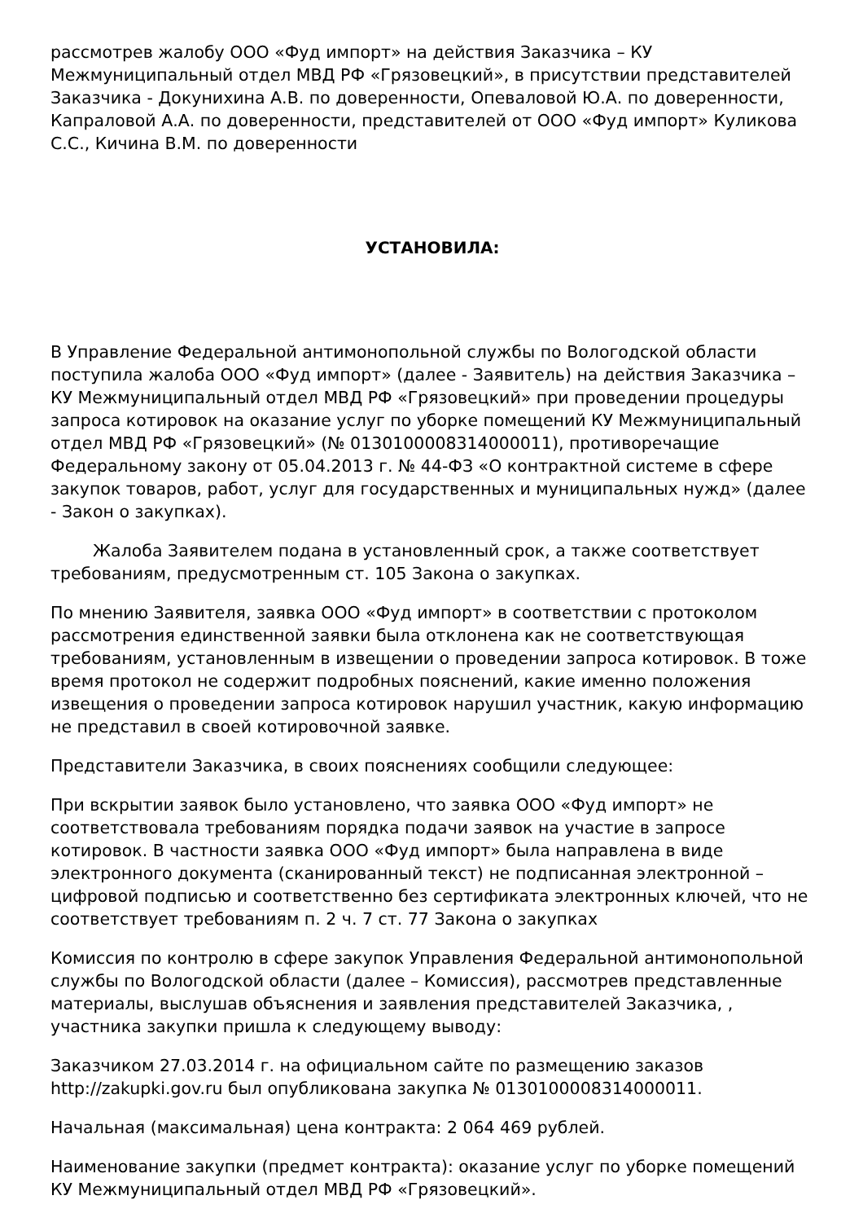рассмотрев жалобу ООО «Фуд импорт» на действия Заказчика – КУ Межмуниципальный отдел МВД РФ «Грязовецкий», в присутствии представителей Заказчика - Докунихина А.В. по доверенности, Опеваловой Ю.А. по доверенности, Капраловой А.А. по доверенности, представителей от ООО «Фуд импорт» Куликова С.С., Кичина В.М. по доверенности
УСТАНОВИЛА:
В Управление Федеральной антимонопольной службы по Вологодской области поступила жалоба ООО «Фуд импорт» (далее - Заявитель) на действия Заказчика – КУ Межмуниципальный отдел МВД РФ «Грязовецкий» при проведении процедуры запроса котировок на оказание услуг по уборке помещений КУ Межмуниципальный отдел МВД РФ «Грязовецкий» (№ 0130100008314000011), противоречащие Федеральному закону от 05.04.2013 г. № 44-ФЗ «О контрактной системе в сфере закупок товаров, работ, услуг для государственных и муниципальных нужд» (далее - Закон о закупках).
Жалоба Заявителем подана в установленный срок, а также соответствует требованиям, предусмотренным ст. 105 Закона о закупках.
По мнению Заявителя, заявка ООО «Фуд импорт» в соответствии с протоколом рассмотрения единственной заявки была отклонена как не соответствующая требованиям, установленным в извещении о проведении запроса котировок. В тоже время протокол не содержит подробных пояснений, какие именно положения извещения о проведении запроса котировок нарушил участник, какую информацию не представил в своей котировочной заявке.
Представители Заказчика, в своих пояснениях сообщили следующее:
При вскрытии заявок было установлено, что заявка ООО «Фуд импорт» не соответствовала требованиям порядка подачи заявок на участие в запросе котировок. В частности заявка ООО «Фуд импорт» была направлена в виде электронного документа (сканированный текст) не подписанная электронной – цифровой подписью и соответственно без сертификата электронных ключей, что не соответствует требованиям п. 2 ч. 7 ст. 77 Закона о закупках
Комиссия по контролю в сфере закупок Управления Федеральной антимонопольной службы по Вологодской области (далее – Комиссия), рассмотрев представленные материалы, выслушав объяснения и заявления представителей Заказчика, , участника закупки пришла к следующему выводу:
Заказчиком 27.03.2014 г. на официальном сайте по размещению заказов http://zakupki.gov.ru был опубликована закупка № 0130100008314000011.
Начальная (максимальная) цена контракта: 2 064 469 рублей.
Наименование закупки (предмет контракта): оказание услуг по уборке помещений КУ Межмуниципальный отдел МВД РФ «Грязовецкий».